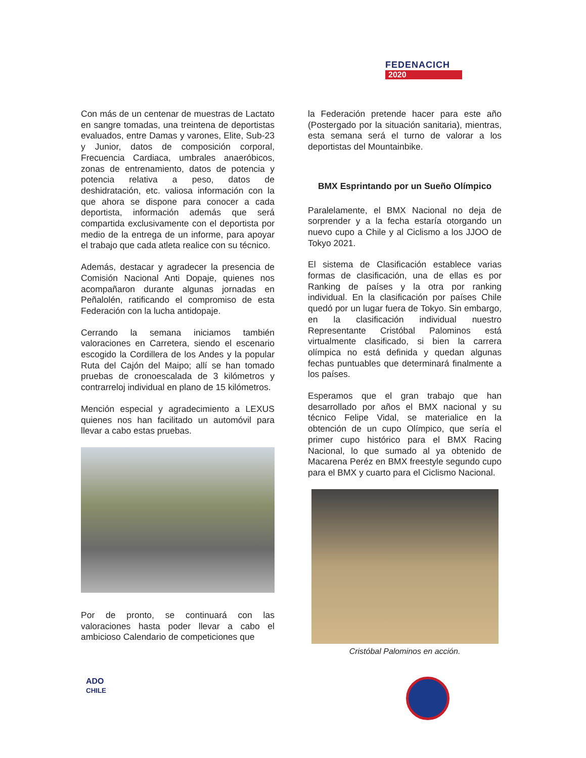FEDENACICH
2020
Con más de un centenar de muestras de Lactato en sangre tomadas, una treintena de deportistas evaluados, entre Damas y varones, Elite, Sub-23 y Junior, datos de composición corporal, Frecuencia Cardiaca, umbrales anaeróbicos, zonas de entrenamiento, datos de potencia y potencia relativa a peso, datos de deshidratación, etc. valiosa información con la que ahora se dispone para conocer a cada deportista, información además que será compartida exclusivamente con el deportista por medio de la entrega de un informe, para apoyar el trabajo que cada atleta realice con su técnico.
Además, destacar y agradecer la presencia de Comisión Nacional Anti Dopaje, quienes nos acompañaron durante algunas jornadas en Peñalolén, ratificando el compromiso de esta Federación con la lucha antidopaje.
Cerrando la semana iniciamos también valoraciones en Carretera, siendo el escenario escogido la Cordillera de los Andes y la popular Ruta del Cajón del Maipo; allí se han tomado pruebas de cronoescalada de 3 kilómetros y contrarreloj individual en plano de 15 kilómetros.
Mención especial y agradecimiento a LEXUS quienes nos han facilitado un automóvil para llevar a cabo estas pruebas.
Por de pronto, se continuará con las valoraciones hasta poder llevar a cabo el ambicioso Calendario de competiciones que
la Federación pretende hacer para este año (Postergado por la situación sanitaria), mientras, esta semana será el turno de valorar a los deportistas del Mountainbike.
BMX Esprintando por un Sueño Olímpico
Paralelamente, el BMX Nacional no deja de sorprender y a la fecha estaría otorgando un nuevo cupo a Chile y al Ciclismo a los JJOO de Tokyo 2021.
El sistema de Clasificación establece varias formas de clasificación, una de ellas es por Ranking de países y la otra por ranking individual. En la clasificación por países Chile quedó por un lugar fuera de Tokyo. Sin embargo, en la clasificación individual nuestro Representante Cristóbal Palominos está virtualmente clasificado, si bien la carrera olímpica no está definida y quedan algunas fechas puntuables que determinará finalmente a los países.
Esperamos que el gran trabajo que han desarrollado por años el BMX nacional y su técnico Felipe Vidal, se materialice en la obtención de un cupo Olímpico, que sería el primer cupo histórico para el BMX Racing Nacional, lo que sumado al ya obtenido de Macarena Peréz en BMX freestyle segundo cupo para el BMX y cuarto para el Ciclismo Nacional.
Cristóbal Palominos en acción.
ADO
CHILE